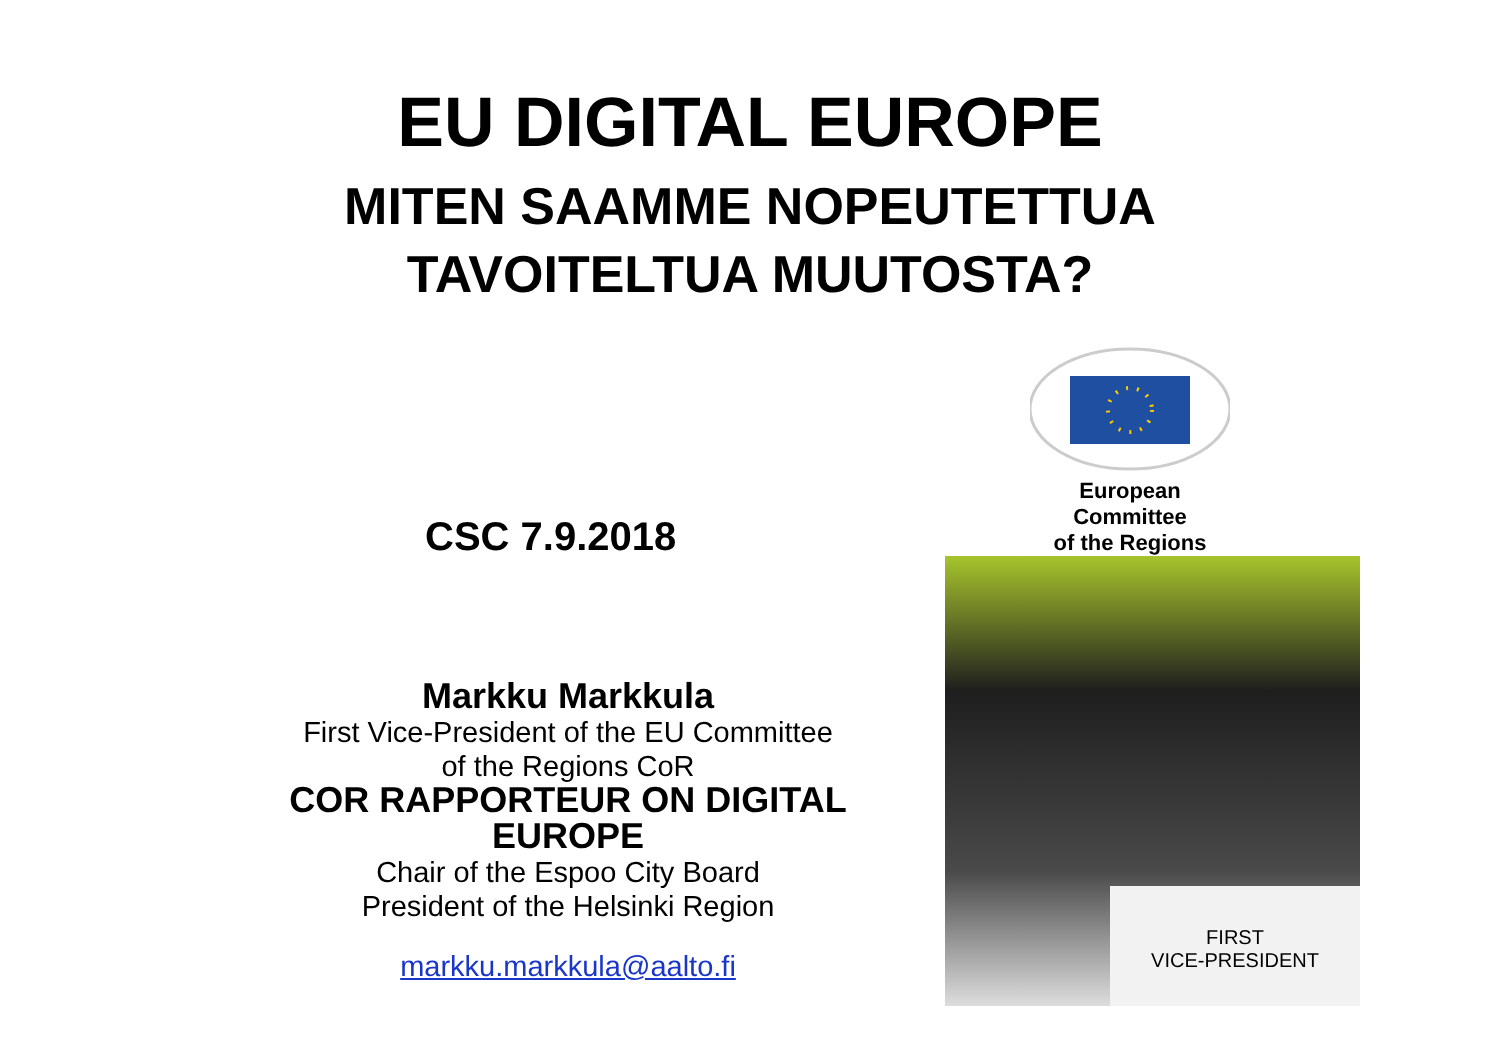EU DIGITAL EUROPE
MITEN SAAMME NOPEUTETTUA
TAVOITELTUA MUUTOSTA?
CSC 7.9.2018
Markku Markkula
First Vice-President of the EU Committee
of the Regions CoR
COR RAPPORTEUR ON DIGITAL EUROPE
Chair of the Espoo City Board
President of the Helsinki Region
markku.markkula@aalto.fi
European Committee
of the Regions
FIRST
VICE-PRESIDENT